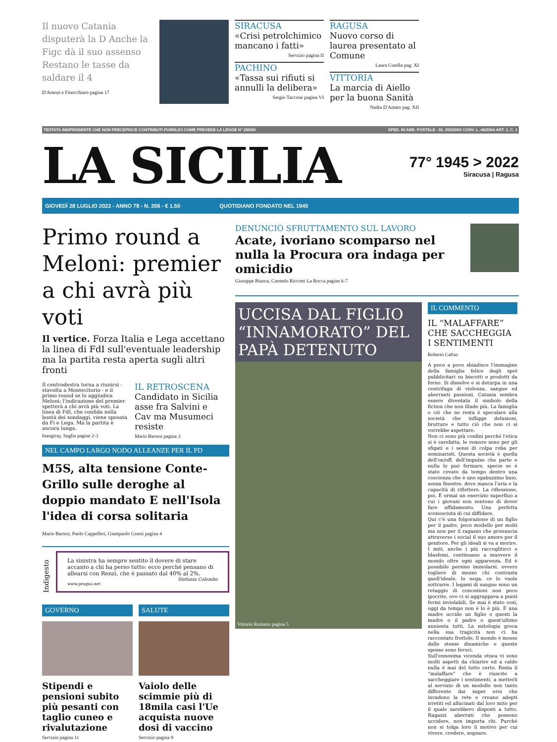Il nuovo Catania disputerà la D Anche la Figc dà il suo assenso Restano le tasse da saldare il 4
D'Antoni e Finocchiaro pagina 17
SIRACUSA
«Crisi petrolchimico mancano i fatti»
Servizio pagina II
PACHINO
«Tassa sui rifiuti si annulli la delibera»
Sergio Taccone pagina VI
RAGUSA
Nuovo corso di laurea presentato al Comune
Laura Curella pag. XI
VITTORIA
La marcia di Aiello per la buona Sanità
Nadia D'Amato pag. XII
TESTATA INDIPENDENTE CHE NON PERCEPISCE CONTRIBUTI PUBBLICI COME PREVEDE LA LEGGE N° 250/90 SPED. IN ABB. POSTALE - DL 353/2003 CONV. L. 46/2004 ART. 1, C. 1
LA SICILIA
77° 1945 > 2022
Siracusa | Ragusa
GIOVEDÌ 28 LUGLIO 2022 - ANNO 78 - N. 206 - € 1.50 QUOTIDIANO FONDATO NEL 1945
Primo round a Meloni: premier a chi avrà più voti
Il vertice. Forza Italia e Lega accettano la linea di FdI sull'eventuale leadership ma la partita resta aperta sugli altri fronti
Il centrodestra torna a riunirsi - stavolta a Montecitorio - e il primo round se lo aggiudica Meloni: l'indicazione del premier spetterà a chi avrà più voti. La linea di FdI, che confida nella bontà dei sondaggi, viene sposata da Fi e Lega. Ma la partita è ancora lunga.
Inangiray, Suglia pagine 2-3
IL RETROSCENA
Candidato in Sicilia asse fra Salvini e Cav ma Musumeci resiste
Mario Barresi pagina 3
NEL CAMPO LARGO NODO ALLEANZE PER IL PD
M5S, alta tensione Conte-Grillo sulle deroghe al doppio mandato E nell'Isola l'idea di corsa solitaria
Mario Barresi, Paolo Cappelleri, Giampaolo Grassi pagina 4
Indigesto
La sinistra ha sempre sentito il dovere di stare accanto a chi ha perso tutto: ecco perché pensano di allearsi con Renzi, che è passato dal 40% al 2%.
Stefania Colombo
www.prugna.net
GOVERNO
Stipendi e pensioni subito più pesanti con taglio cuneo e rivalutazione
Servizio pagina 11
SALUTE
Vaiolo delle scimmie più di 18mila casi l'Ue acquista nuove dosi di vaccino
Servizio pagina 9
DENUNCIÒ SFRUTTAMENTO SUL LAVORO
Acate, ivoriano scomparso nel nulla la Procura ora indaga per omicidio
Giuseppe Bianca, Carmelo Riccotti La Rocca pagine 6-7
UCCISA DAL FIGLIO “INNAMORATO” DEL PAPÀ DETENUTO
Vittorio Romano pagina 5
IL COMMENTO
IL “MALAFFARE” CHE SACCHEGGIA I SENTIMENTI
Roberto Cafiso
A poco a poco sbiadisce l'immagine della famiglia felice degli spot pubblicitari su biscotti e prodotti da forno. Si dissolve e si deturpa in una centrifuga di violenza, sangue ed aberranti passioni. Catania sembra essere diventata il simbolo della fiction che non illude più. La famiglia o ciò che ne resta è speculare alla società che infligge delusioni, brutture e tutto ciò che non ci si vorrebbe aspettare.
Non ci sono più confini perché l'etica si è rarefatta, le remore sono per gli sfigati e i sensi di colpa roba per seminaristi. Questa società è quella dell'on/off, dell'impulso che parte e nulla lo può fermare, specie se è stato covato da tempo dentro una coscienza che è uno sgabuzzino buio, senza finestre, dove manca l'aria e la capacità di riflettere. La riflessione, poi. È ormai un esercizio superfluo a cui i giovani non sentono di dover fare affidamento. Una perfetta sconosciuta di cui diffidare.
Qui c'è una folgorazione di un figlio per il padre, poco modello per molti ma non per il ragazzo che pronuncia attraverso i social il suo amore per il genitore. Per gli ideali si va a morire. I miti, anche i più raccogliticci e blasfemi, continuano a muovere il mondo oltre ogni apparenza. Ed è possibile persino immolarsi, ovvero togliere di mezzo chi contrasta quell'ideale, lo nega, ce lo vuole sottrarre. I legami di sangue sono un retaggio di concezioni non poco ipocrite, ove ci si aggrappava a punti fermi inviolabili. Se mai è stato così, oggi da tempo non è lo è più. E una madre uccide un figlio o questi la madre o il padre o quest'ultimo annienta tutti. La mitologia greca nella sua tragicità non ci ha raccontato frottole. Il mondo è mosso dalle stesse dinamiche e queste spesso sono feroci.
Sull'ennesima vicenda etnea vi sono molti aspetti da chiarire ed a caldo nulla è mai del tutto certo. Resta il “malaffare” che è riuscito a saccheggiare i sentimenti, a metterli al servizio di un modello non tanto differente dai super eroi che invadono la rete e creano adepti irretiti ed allucinati dal loro mito per il quale sarebbero disposti a tutto. Ragazzi aberrati che possono uccidere, non importa chi. Purché non si tolga loro il motivo per cui vivere, credere, sognare.